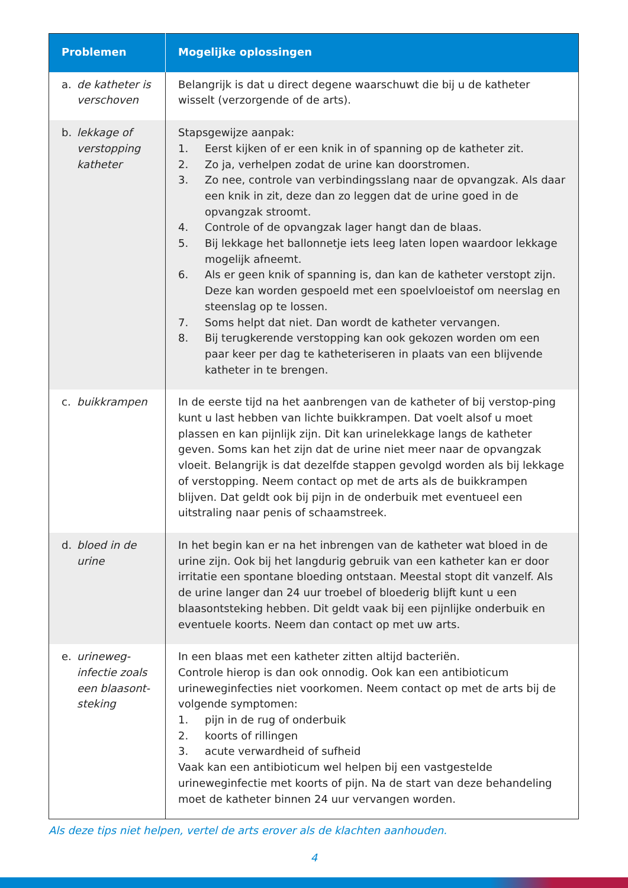| Problemen | Mogelijke oplossingen |
| --- | --- |
| a. de katheter is verschoven | Belangrijk is dat u direct degene waarschuwt die bij u de katheter wisselt (verzorgende of de arts). |
| b. lekkage of verstopping katheter | Stapsgewijze aanpak: 1. Eerst kijken of er een knik in of spanning op de katheter zit. 2. Zo ja, verhelpen zodat de urine kan doorstromen. 3. Zo nee, controle van verbindingsslang naar de opvangzak. Als daar een knik in zit, deze dan zo leggen dat de urine goed in de opvangzak stroomt. 4. Controle of de opvangzak lager hangt dan de blaas. 5. Bij lekkage het ballonnetje iets leeg laten lopen waardoor lekkage mogelijk afneemt. 6. Als er geen knik of spanning is, dan kan de katheter verstopt zijn. Deze kan worden gespoeld met een spoelvloeistof om neerslag en steenslag op te lossen. 7. Soms helpt dat niet. Dan wordt de katheter vervangen. 8. Bij terugkerende verstopping kan ook gekozen worden om een paar keer per dag te katheteriseren in plaats van een blijvende katheter in te brengen. |
| c. buikkrampen | In de eerste tijd na het aanbrengen van de katheter of bij verstop-ping kunt u last hebben van lichte buikkrampen. Dat voelt alsof u moet plassen en kan pijnlijk zijn. Dit kan urinelekkage langs de katheter geven. Soms kan het zijn dat de urine niet meer naar de opvangzak vloeit. Belangrijk is dat dezelfde stappen gevolgd worden als bij lekkage of verstopping. Neem contact op met de arts als de buikkrampen blijven. Dat geldt ook bij pijn in de onderbuik met eventueel een uitstraling naar penis of schaamstreek. |
| d. bloed in de urine | In het begin kan er na het inbrengen van de katheter wat bloed in de urine zijn. Ook bij het langdurig gebruik van een katheter kan er door irritatie een spontane bloeding ontstaan. Meestal stopt dit vanzelf. Als de urine langer dan 24 uur troebel of bloederig blijft kunt u een blaasontsteking hebben. Dit geldt vaak bij een pijnlijke onderbuik en eventuele koorts. Neem dan contact op met uw arts. |
| e. urineweg-infectie zoals een blaasont-steking | In een blaas met een katheter zitten altijd bacteriën. Controle hierop is dan ook onnodig. Ook kan een antibioticum urineweginfecties niet voorkomen. Neem contact op met de arts bij de volgende symptomen: 1. pijn in de rug of onderbuik 2. koorts of rillingen 3. acute verwardheid of sufheid Vaak kan een antibioticum wel helpen bij een vastgestelde urineweginfectie met koorts of pijn. Na de start van deze behandeling moet de katheter binnen 24 uur vervangen worden. |
Als deze tips niet helpen, vertel de arts erover als de klachten aanhouden.
4